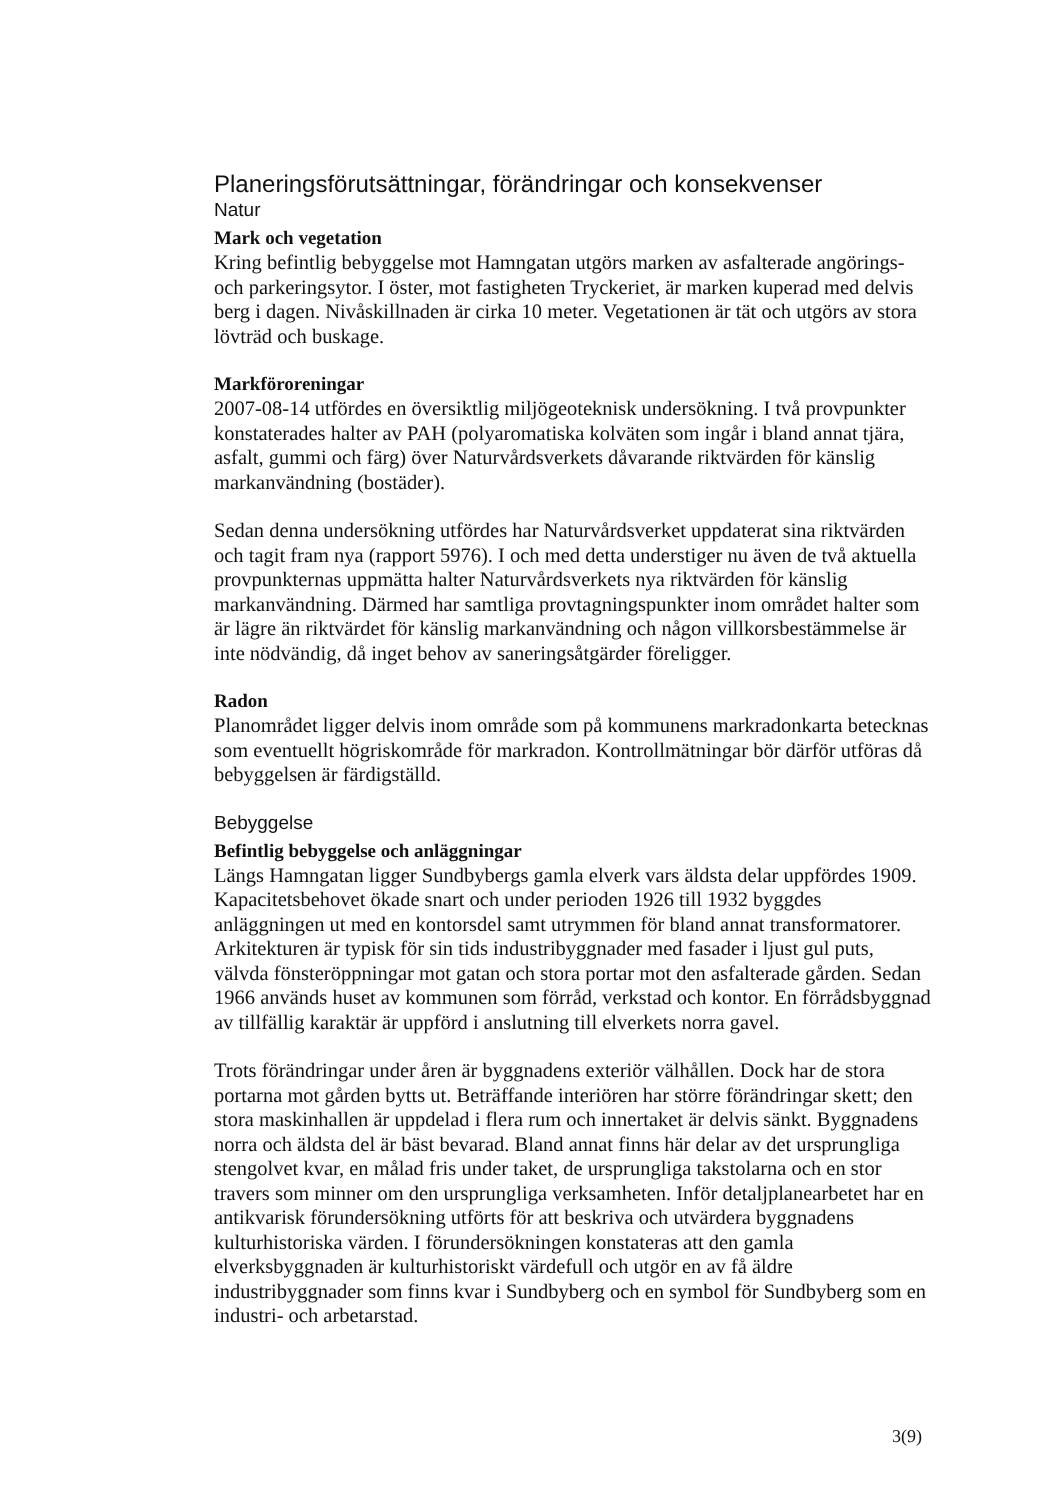Planeringsförutsättningar, förändringar och konsekvenser
Natur
Mark och vegetation
Kring befintlig bebyggelse mot Hamngatan utgörs marken av asfalterade angörings- och parkeringsytor. I öster, mot fastigheten Tryckeriet, är marken kuperad med delvis berg i dagen. Nivåskillnaden är cirka 10 meter. Vegetationen är tät och utgörs av stora lövträd och buskage.
Markföroreningar
2007-08-14 utfördes en översiktlig miljögeoteknisk undersökning. I två provpunkter konstaterades halter av PAH (polyaromatiska kolväten som ingår i bland annat tjära, asfalt, gummi och färg) över Naturvårdsverkets dåvarande riktvärden för känslig markanvändning (bostäder).
Sedan denna undersökning utfördes har Naturvårdsverket uppdaterat sina riktvärden och tagit fram nya (rapport 5976). I och med detta understiger nu även de två aktuella provpunkternas uppmätta halter Naturvårdsverkets nya riktvärden för känslig markanvändning. Därmed har samtliga provtagningspunkter inom området halter som är lägre än riktvärdet för känslig markanvändning och någon villkorsbestämmelse är inte nödvändig, då inget behov av saneringsåtgärder föreligger.
Radon
Planområdet ligger delvis inom område som på kommunens markradonkarta betecknas som eventuellt högriskområde för markradon. Kontrollmätningar bör därför utföras då bebyggelsen är färdigställd.
Bebyggelse
Befintlig bebyggelse och anläggningar
Längs Hamngatan ligger Sundbybergs gamla elverk vars äldsta delar uppfördes 1909. Kapacitetsbehovet ökade snart och under perioden 1926 till 1932 byggdes anläggningen ut med en kontorsdel samt utrymmen för bland annat transformatorer. Arkitekturen är typisk för sin tids industribyggnader med fasader i ljust gul puts, välvda fönsteröppningar mot gatan och stora portar mot den asfalterade gården. Sedan 1966 används huset av kommunen som förråd, verkstad och kontor. En förrådsbyggnad av tillfällig karaktär är uppförd i anslutning till elverkets norra gavel.
Trots förändringar under åren är byggnadens exteriör välhållen. Dock har de stora portarna mot gården bytts ut. Beträffande interiören har större förändringar skett; den stora maskinhallen är uppdelad i flera rum och innertaket är delvis sänkt. Byggnadens norra och äldsta del är bäst bevarad. Bland annat finns här delar av det ursprungliga stengolvet kvar, en målad fris under taket, de ursprungliga takstolarna och en stor travers som minner om den ursprungliga verksamheten. Inför detaljplanearbetet har en antikvarisk förundersökning utförts för att beskriva och utvärdera byggnadens kulturhistoriska värden. I förundersökningen konstateras att den gamla elverksbyggnaden är kulturhistoriskt värdefull och utgör en av få äldre industribyggnader som finns kvar i Sundbyberg och en symbol för Sundbyberg som en industri- och arbetarstad.
3(9)